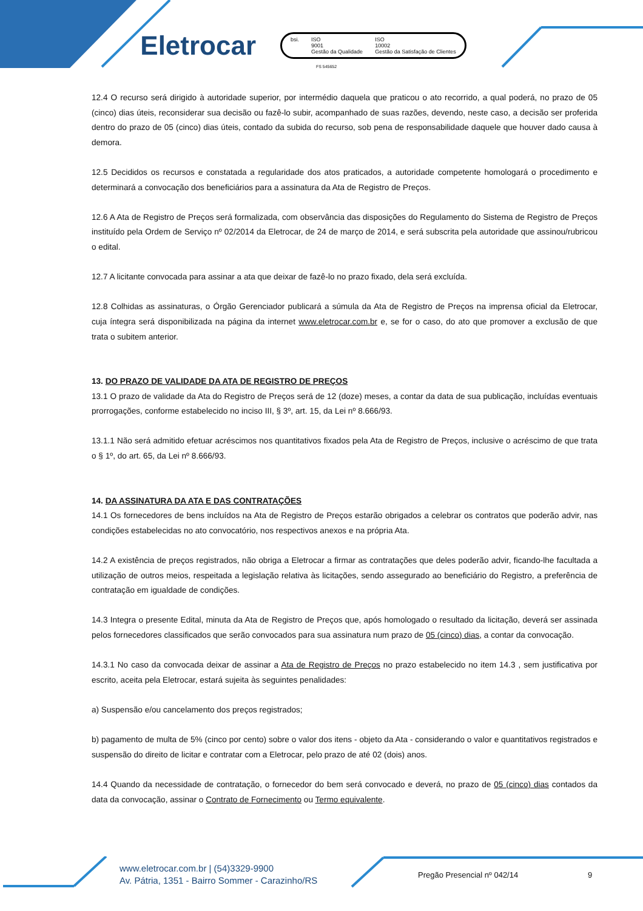Eletrocar
bsi. ISO
9001
Gestão da Qualidade ISO
10002
Gestão da Satisfação de Clientes
FS 545652
12.4 O recurso será dirigido à autoridade superior, por intermédio daquela que praticou o ato recorrido, a qual poderá, no prazo de 05 (cinco) dias úteis, reconsiderar sua decisão ou fazê-lo subir, acompanhado de suas razões, devendo, neste caso, a decisão ser proferida dentro do prazo de 05 (cinco) dias úteis, contado da subida do recurso, sob pena de responsabilidade daquele que houver dado causa à demora.
12.5 Decididos os recursos e constatada a regularidade dos atos praticados, a autoridade competente homologará o procedimento e determinará a convocação dos beneficiários para a assinatura da Ata de Registro de Preços.
12.6 A Ata de Registro de Preços será formalizada, com observância das disposições do Regulamento do Sistema de Registro de Preços instituído pela Ordem de Serviço nº 02/2014 da Eletrocar, de 24 de março de 2014, e será subscrita pela autoridade que assinou/rubricou o edital.
12.7 A licitante convocada para assinar a ata que deixar de fazê-lo no prazo fixado, dela será excluída.
12.8 Colhidas as assinaturas, o Órgão Gerenciador publicará a súmula da Ata de Registro de Preços na imprensa oficial da Eletrocar, cuja íntegra será disponibilizada na página da internet www.eletrocar.com.br e, se for o caso, do ato que promover a exclusão de que trata o subitem anterior.
13. DO PRAZO DE VALIDADE DA ATA DE REGISTRO DE PREÇOS
13.1 O prazo de validade da Ata do Registro de Preços será de 12 (doze) meses, a contar da data de sua publicação, incluídas eventuais prorrogações, conforme estabelecido no inciso III, § 3º, art. 15, da Lei nº 8.666/93.
13.1.1 Não será admitido efetuar acréscimos nos quantitativos fixados pela Ata de Registro de Preços, inclusive o acréscimo de que trata o § 1º, do art. 65, da Lei nº 8.666/93.
14. DA ASSINATURA DA ATA E DAS CONTRATAÇÕES
14.1 Os fornecedores de bens incluídos na Ata de Registro de Preços estarão obrigados a celebrar os contratos que poderão advir, nas condições estabelecidas no ato convocatório, nos respectivos anexos e na própria Ata.
14.2 A existência de preços registrados, não obriga a Eletrocar a firmar as contratações que deles poderão advir, ficando-lhe facultada a utilização de outros meios, respeitada a legislação relativa às licitações, sendo assegurado ao beneficiário do Registro, a preferência de contratação em igualdade de condições.
14.3 Integra o presente Edital, minuta da Ata de Registro de Preços que, após homologado o resultado da licitação, deverá ser assinada pelos fornecedores classificados que serão convocados para sua assinatura num prazo de 05 (cinco) dias, a contar da convocação.
14.3.1 No caso da convocada deixar de assinar a Ata de Registro de Preços no prazo estabelecido no item 14.3 , sem justificativa por escrito, aceita pela Eletrocar, estará sujeita às seguintes penalidades:
a) Suspensão e/ou cancelamento dos preços registrados;
b) pagamento de multa de 5% (cinco por cento) sobre o valor dos itens - objeto da Ata - considerando o valor e quantitativos registrados e suspensão do direito de licitar e contratar com a Eletrocar, pelo prazo de até 02 (dois) anos.
14.4 Quando da necessidade de contratação, o fornecedor do bem será convocado e deverá, no prazo de 05 (cinco) dias contados da data da convocação, assinar o Contrato de Fornecimento ou Termo equivalente.
www.eletrocar.com.br | (54)3329-9900
Av. Pátria, 1351 - Bairro Sommer - Carazinho/RS
Pregão Presencial nº 042/14 9